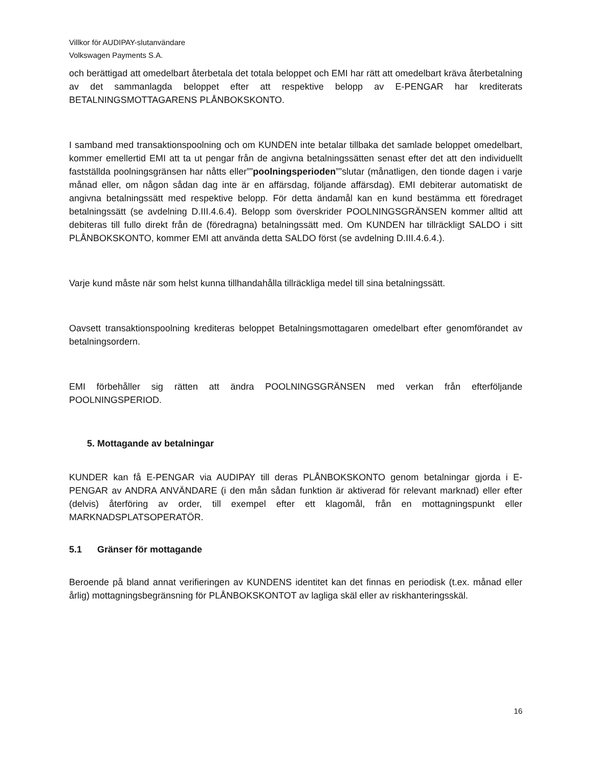Villkor för AUDIPAY-slutanvändare
Volkswagen Payments S.A.
och berättigad att omedelbart återbetala det totala beloppet och EMI har rätt att omedelbart kräva återbetalning av det sammanlagda beloppet efter att respektive belopp av E-PENGAR har krediterats BETALNINGSMOTTAGARENS PLÅNBOKSKONTO.
I samband med transaktionspoolning och om KUNDEN inte betalar tillbaka det samlade beloppet omedelbart, kommer emellertid EMI att ta ut pengar från de angivna betalningssätten senast efter det att den individuellt fastställda poolningsgränsen har nåtts eller””poolningsperioden””slutar (månatligen, den tionde dagen i varje månad eller, om någon sådan dag inte är en affärsdag, följande affärsdag). EMI debiterar automatiskt de angivna betalningssätt med respektive belopp. För detta ändamål kan en kund bestämma ett föredraget betalningssätt (se avdelning D.III.4.6.4). Belopp som överskrider POOLNINGSGRÄNSEN kommer alltid att debiteras till fullo direkt från de (föredragna) betalningssätt med. Om KUNDEN har tillräckligt SALDO i sitt PLÅNBOKSKONTO, kommer EMI att använda detta SALDO först (se avdelning D.III.4.6.4.).
Varje kund måste när som helst kunna tillhandahålla tillräckliga medel till sina betalningssätt.
Oavsett transaktionspoolning krediteras beloppet Betalningsmottagaren omedelbart efter genomförandet av betalningsordern.
EMI förbehåller sig rätten att ändra POOLNINGSGRÄNSEN med verkan från efterföljande POOLNINGSPERIOD.
5. Mottagande av betalningar
KUNDER kan få E-PENGAR via AUDIPAY till deras PLÅNBOKSKONTO genom betalningar gjorda i E-PENGAR av ANDRA ANVÄNDARE (i den mån sådan funktion är aktiverad för relevant marknad) eller efter (delvis) återföring av order, till exempel efter ett klagomål, från en mottagningspunkt eller MARKNADSPLATSOPERATÖR.
5.1 Gränser för mottagande
Beroende på bland annat verifieringen av KUNDENS identitet kan det finnas en periodisk (t.ex. månad eller årlig) mottagningsbegränsning för PLÅNBOKSKONTOT av lagliga skäl eller av riskhanteringsskäl.
16